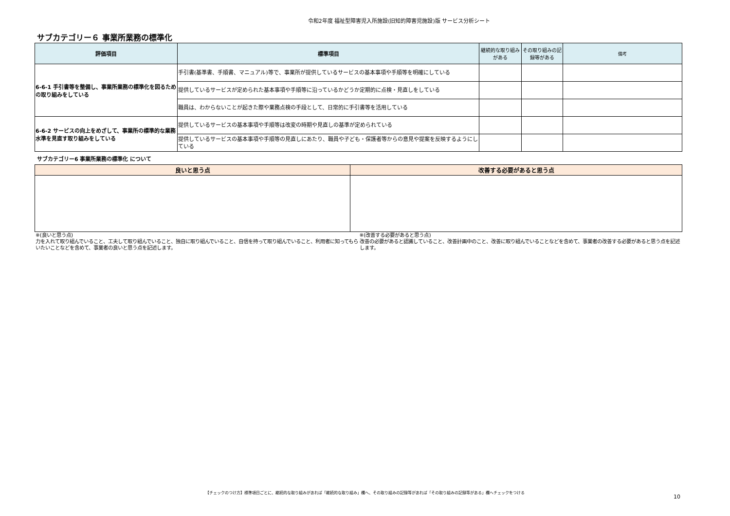令和2年度 福祉型障害児入所施設(旧知的障害児施設)版 サービス分析シート
サブカテゴリー６ 事業所業務の標準化
| 評価項目 | 標準項目 | 継続的な取り組みがある | その取り組みの記録等がある | 備考 |
| --- | --- | --- | --- | --- |
| 6-6-1 手引書等を整備し、事業所業務の標準化を図るための取り組みをしている | 手引書(基準書、手順書、マニュアル)等で、事業所が提供しているサービスの基本事項や手順等を明確にしている | | | |
| | 提供しているサービスが定められた基本事項や手順等に沿っているかどうか定期的に点検・見直しをしている | | | |
| | 職員は、わからないことが起きた際や業務点検の手段として、日常的に手引書等を活用している | | | |
| 6-6-2 サービスの向上をめざして、事業所の標準的な業務水準を見直す取り組みをしている | 提供しているサービスの基本事項や手順等は改変の時期や見直しの基準が定められている | | | |
| | 提供しているサービスの基本事項や手順等の見直しにあたり、職員や子ども・保護者等からの意見や提案を反映するようにしている | | | |
サブカテゴリー6 事業所業務の標準化 について
| 良いと思う点 | 改善する必要があると思う点 |
| --- | --- |
※(良いと思う点)
力を入れて取り組んでいること、工夫して取り組んでいること、独自に取り組んでいること、自信を持って取り組んでいること、利用者に知ってもらいたいことなどを含めて、事業者の良いと思う点を記述します。
※(改善する必要があると思う点)
改善の必要があると認識していること、改善計画中のこと、改善に取り組んでいることなどを含めて、事業者の改善する必要があると思う点を記述します。
【チェックのつけ方】標準項目ごとに、継続的な取り組みがあれば「継続的な取り組み」欄へ、その取り組みの記録等があれば「その取り組みの記録等がある」欄へチェックをつける
10